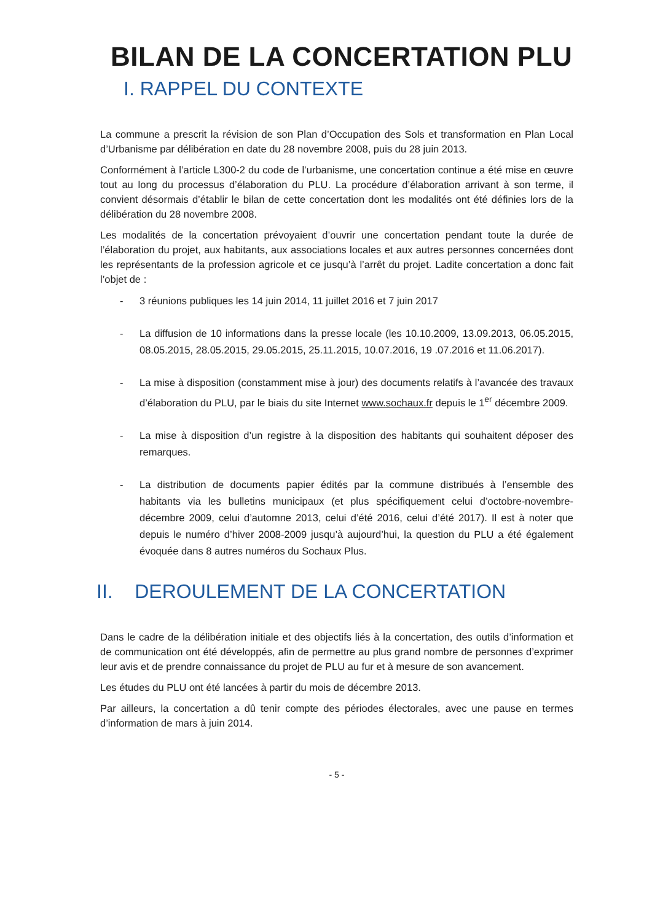BILAN DE LA CONCERTATION PLU
I. RAPPEL DU CONTEXTE
La commune a prescrit la révision de son Plan d’Occupation des Sols et transformation en Plan Local d’Urbanisme par délibération en date du 28 novembre 2008, puis du 28 juin 2013.
Conformément à l’article L300-2 du code de l’urbanisme, une concertation continue a été mise en œuvre tout au long du processus d’élaboration du PLU. La procédure d’élaboration arrivant à son terme, il convient désormais d’établir le bilan de cette concertation dont les modalités ont été définies lors de la délibération du 28 novembre 2008.
Les modalités de la concertation prévoyaient d’ouvrir une concertation pendant toute la durée de l’élaboration du projet, aux habitants, aux associations locales et aux autres personnes concernées dont les représentants de la profession agricole et ce jusqu’à l’arrêt du projet. Ladite concertation a donc fait l’objet de :
- 3 réunions publiques les 14 juin 2014, 11 juillet 2016 et 7 juin 2017
- La diffusion de 10 informations dans la presse locale (les 10.10.2009, 13.09.2013, 06.05.2015, 08.05.2015, 28.05.2015, 29.05.2015, 25.11.2015, 10.07.2016, 19 .07.2016 et 11.06.2017).
- La mise à disposition (constamment mise à jour) des documents relatifs à l’avancée des travaux d’élaboration du PLU, par le biais du site Internet www.sochaux.fr depuis le 1<sup>er</sup> décembre 2009.
- La mise à disposition d’un registre à la disposition des habitants qui souhaitent déposer des remarques.
- La distribution de documents papier édités par la commune distribués à l’ensemble des habitants via les bulletins municipaux (et plus spécifiquement celui d’octobre-novembre- décembre 2009, celui d’automne 2013, celui d’été 2016, celui d’été 2017). Il est à noter que depuis le numéro d’hiver 2008-2009 jusqu’à aujourd’hui, la question du PLU a été également évoquée dans 8 autres numéros du Sochaux Plus.
II. DEROULEMENT DE LA CONCERTATION
Dans le cadre de la délibération initiale et des objectifs liés à la concertation, des outils d’information et de communication ont été développés, afin de permettre au plus grand nombre de personnes d’exprimer leur avis et de prendre connaissance du projet de PLU au fur et à mesure de son avancement.
Les études du PLU ont été lancées à partir du mois de décembre 2013.
Par ailleurs, la concertation a dû tenir compte des périodes électorales, avec une pause en termes d’information de mars à juin 2014.
- 5 -